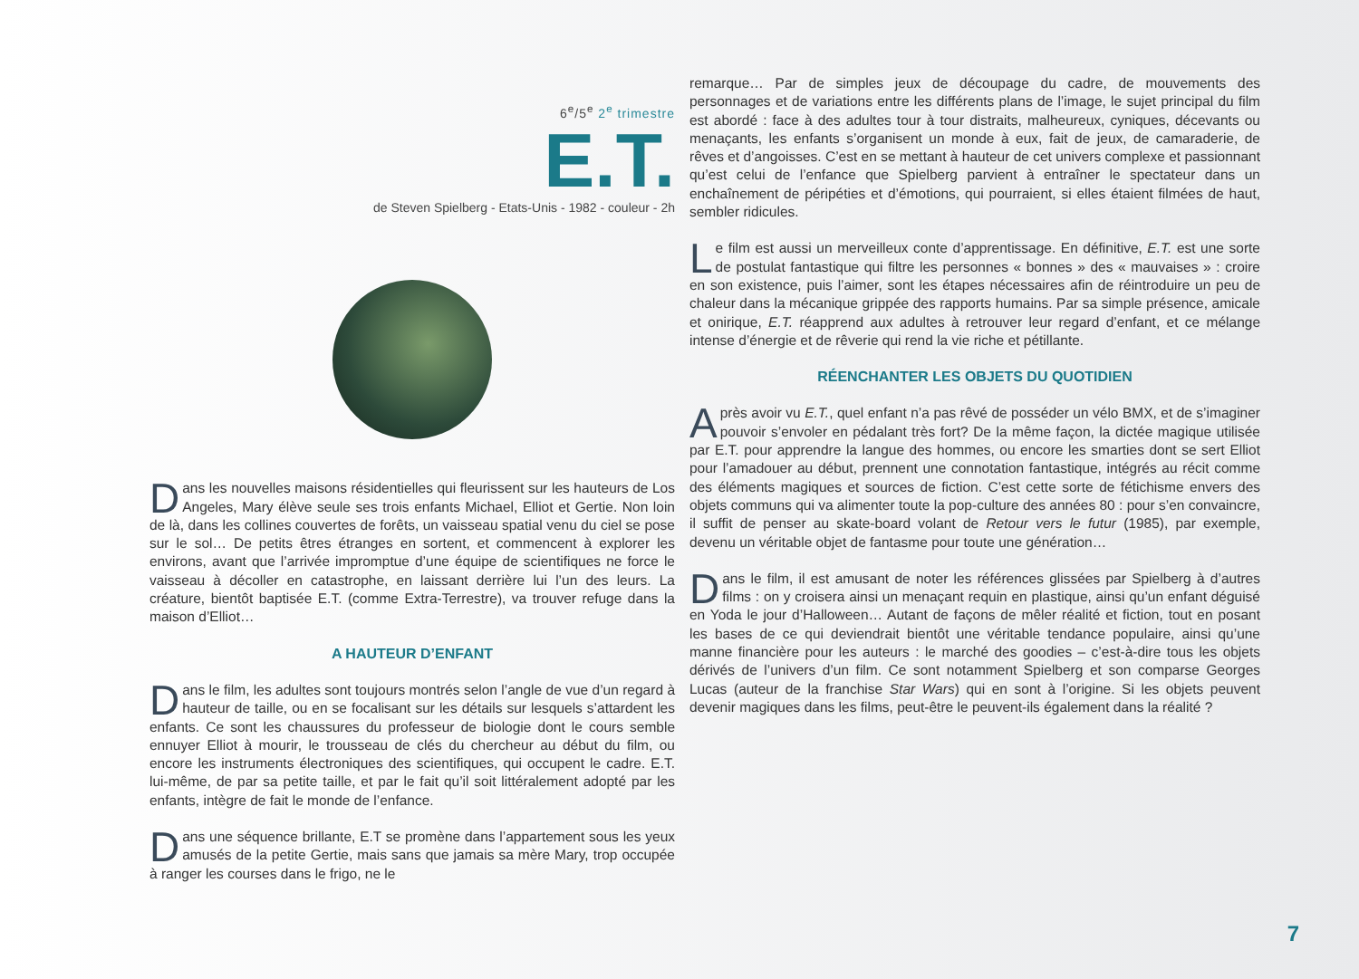6<sup>e</sup>/5<sup>e</sup> 2<sup>e</sup> trimestre
E.T.
de Steven Spielberg - Etats-Unis - 1982 - couleur - 2h
Dans les nouvelles maisons résidentielles qui fleurissent sur les hauteurs de Los Angeles, Mary élève seule ses trois enfants Michael, Elliot et Gertie. Non loin de là, dans les collines couvertes de forêts, un vaisseau spatial venu du ciel se pose sur le sol… De petits êtres étranges en sortent, et commencent à explorer les environs, avant que l’arrivée impromptue d’une équipe de scientifiques ne force le vaisseau à décoller en catastrophe, en laissant derrière lui l’un des leurs. La créature, bientôt baptisée E.T. (comme Extra-Terrestre), va trouver refuge dans la maison d’Elliot…
A HAUTEUR D’ENFANT
Dans le film, les adultes sont toujours montrés selon l’angle de vue d’un regard à hauteur de taille, ou en se focalisant sur les détails sur lesquels s’attardent les enfants. Ce sont les chaussures du professeur de biologie dont le cours semble ennuyer Elliot à mourir, le trousseau de clés du chercheur au début du film, ou encore les instruments électroniques des scientifiques, qui occupent le cadre. E.T. lui-même, de par sa petite taille, et par le fait qu’il soit littéralement adopté par les enfants, intègre de fait le monde de l’enfance.
Dans une séquence brillante, E.T se promène dans l’appartement sous les yeux amusés de la petite Gertie, mais sans que jamais sa mère Mary, trop occupée à ranger les courses dans le frigo, ne le
remarque… Par de simples jeux de découpage du cadre, de mouvements des personnages et de variations entre les différents plans de l’image, le sujet principal du film est abordé : face à des adultes tour à tour distraits, malheureux, cyniques, décevants ou menaçants, les enfants s’organisent un monde à eux, fait de jeux, de camaraderie, de rêves et d’angoisses. C’est en se mettant à hauteur de cet univers complexe et passionnant qu’est celui de l’enfance que Spielberg parvient à entraîner le spectateur dans un enchaînement de péripéties et d’émotions, qui pourraient, si elles étaient filmées de haut, sembler ridicules.
Le film est aussi un merveilleux conte d’apprentissage. En définitive, E.T. est une sorte de postulat fantastique qui filtre les personnes « bonnes » des « mauvaises » : croire en son existence, puis l’aimer, sont les étapes nécessaires afin de réintroduire un peu de chaleur dans la mécanique grippée des rapports humains. Par sa simple présence, amicale et onirique, E.T. réapprend aux adultes à retrouver leur regard d’enfant, et ce mélange intense d’énergie et de rêverie qui rend la vie riche et pétillante.
RÉENCHANTER LES OBJETS DU QUOTIDIEN
Après avoir vu E.T., quel enfant n’a pas rêvé de posséder un vélo BMX, et de s’imaginer pouvoir s’envoler en pédalant très fort? De la même façon, la dictée magique utilisée par E.T. pour apprendre la langue des hommes, ou encore les smarties dont se sert Elliot pour l’amadouer au début, prennent une connotation fantastique, intégrés au récit comme des éléments magiques et sources de fiction. C’est cette sorte de fétichisme envers des objets communs qui va alimenter toute la pop-culture des années 80 : pour s’en convaincre, il suffit de penser au skate-board volant de Retour vers le futur (1985), par exemple, devenu un véritable objet de fantasme pour toute une génération…
Dans le film, il est amusant de noter les références glissées par Spielberg à d’autres films : on y croisera ainsi un menaçant requin en plastique, ainsi qu’un enfant déguisé en Yoda le jour d’Halloween… Autant de façons de mêler réalité et fiction, tout en posant les bases de ce qui deviendrait bientôt une véritable tendance populaire, ainsi qu’une manne financière pour les auteurs : le marché des goodies – c’est-à-dire tous les objets dérivés de l’univers d’un film. Ce sont notamment Spielberg et son comparse Georges Lucas (auteur de la franchise Star Wars) qui en sont à l’origine. Si les objets peuvent devenir magiques dans les films, peut-être le peuvent-ils également dans la réalité ?
7